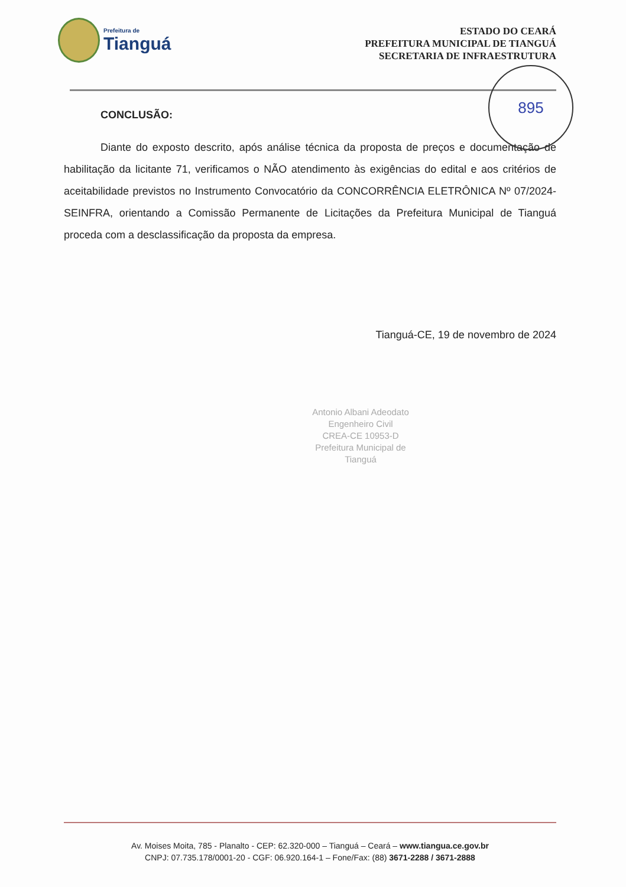Prefeitura de
Tianguá
ESTADO DO CEARÁ
PREFEITURA MUNICIPAL DE TIANGUÁ
SECRETARIA DE INFRAESTRUTURA
895
CONCLUSÃO:
Diante do exposto descrito, após análise técnica da proposta de preços e documentação de habilitação da licitante 71, verificamos o NÃO atendimento às exigências do edital e aos critérios de aceitabilidade previstos no Instrumento Convocatório da CONCORRÊNCIA ELETRÔNICA Nº 07/2024-SEINFRA, orientando a Comissão Permanente de Licitações da Prefeitura Municipal de Tianguá proceda com a desclassificação da proposta da empresa.
Tianguá-CE, 19 de novembro de 2024
Antonio Albani Adeodato
Engenheiro Civil
CREA-CE 10953-D
Prefeitura Municipal de Tianguá
Av. Moises Moita, 785 - Planalto - CEP: 62.320-000 – Tianguá – Ceará – www.tiangua.ce.gov.br
CNPJ: 07.735.178/0001-20 - CGF: 06.920.164-1 – Fone/Fax: (88) 3671-2288 / 3671-2888